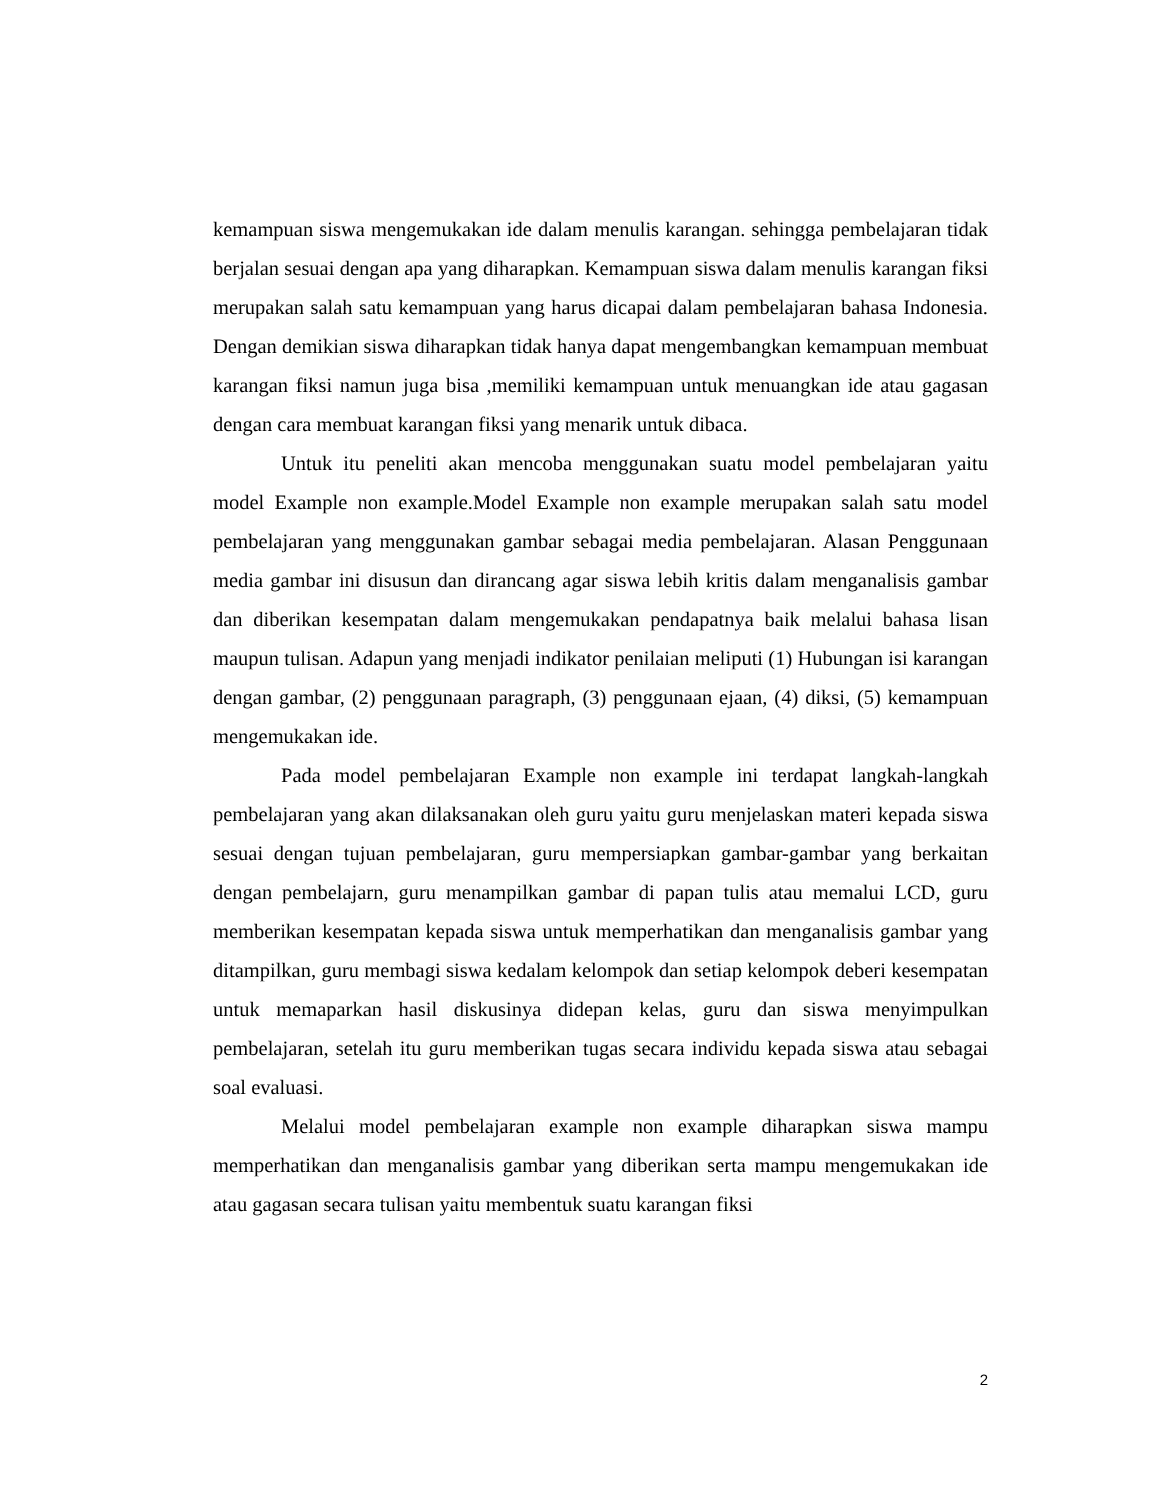kemampuan siswa mengemukakan ide dalam menulis karangan. sehingga pembelajaran tidak berjalan sesuai dengan apa yang diharapkan. Kemampuan siswa dalam menulis karangan fiksi merupakan salah satu kemampuan yang harus dicapai dalam pembelajaran bahasa Indonesia. Dengan demikian siswa diharapkan tidak hanya dapat mengembangkan kemampuan membuat karangan fiksi namun juga bisa ,memiliki kemampuan untuk menuangkan ide atau gagasan dengan cara membuat karangan fiksi yang menarik untuk dibaca.
Untuk itu peneliti akan mencoba menggunakan suatu model pembelajaran yaitu model Example non example.Model Example non example merupakan salah satu model pembelajaran yang menggunakan gambar sebagai media pembelajaran. Alasan Penggunaan media gambar ini disusun dan dirancang agar siswa lebih kritis dalam menganalisis gambar dan diberikan kesempatan dalam mengemukakan pendapatnya baik melalui bahasa lisan maupun tulisan. Adapun yang menjadi indikator penilaian meliputi (1) Hubungan isi karangan dengan gambar, (2) penggunaan paragraph, (3) penggunaan ejaan, (4) diksi, (5) kemampuan mengemukakan ide.
Pada model pembelajaran Example non example ini terdapat langkah-langkah pembelajaran yang akan dilaksanakan oleh guru yaitu guru menjelaskan materi kepada siswa sesuai dengan tujuan pembelajaran, guru mempersiapkan gambar-gambar yang berkaitan dengan pembelajarn, guru menampilkan gambar di papan tulis atau memalui LCD, guru memberikan kesempatan kepada siswa untuk memperhatikan dan menganalisis gambar yang ditampilkan, guru membagi siswa kedalam kelompok dan setiap kelompok deberi kesempatan untuk memaparkan hasil diskusinya didepan kelas, guru dan siswa menyimpulkan pembelajaran, setelah itu guru memberikan tugas secara individu kepada siswa atau sebagai soal evaluasi.
Melalui model pembelajaran example non example diharapkan siswa mampu memperhatikan dan menganalisis gambar yang diberikan serta mampu mengemukakan ide atau gagasan secara tulisan yaitu membentuk suatu karangan fiksi
2